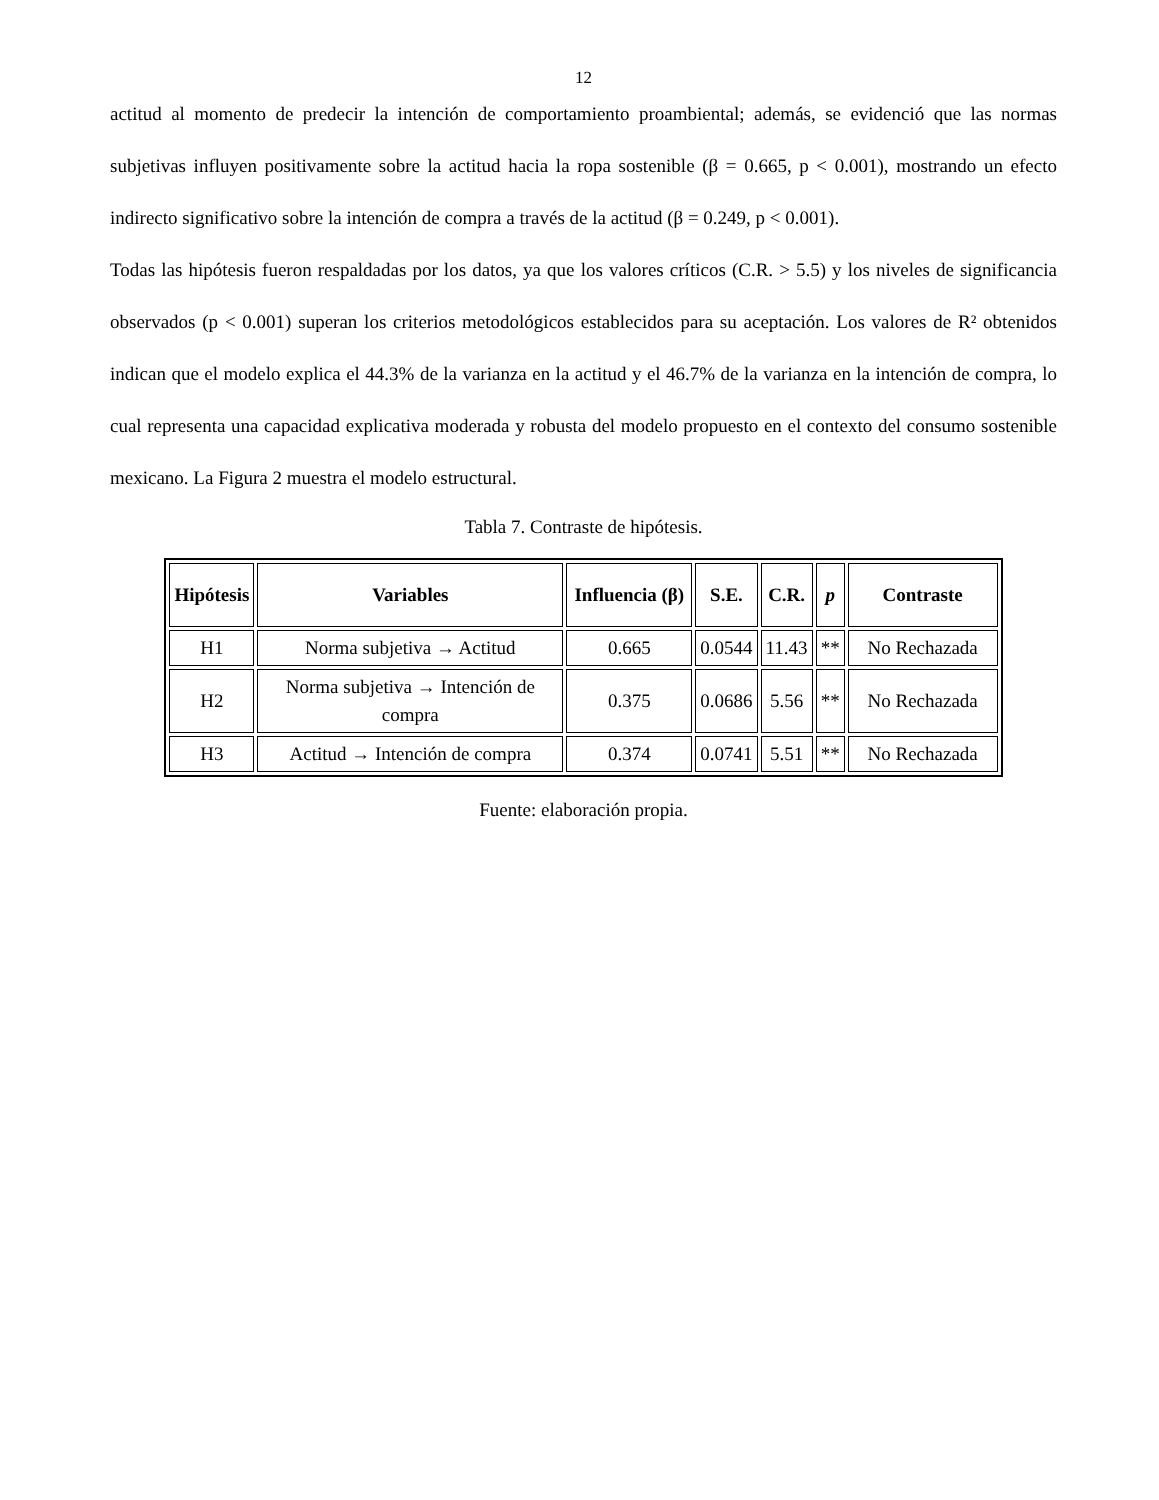12
actitud al momento de predecir la intención de comportamiento proambiental; además, se evidenció que las normas subjetivas influyen positivamente sobre la actitud hacia la ropa sostenible (β = 0.665, p < 0.001), mostrando un efecto indirecto significativo sobre la intención de compra a través de la actitud (β = 0.249, p < 0.001).
Todas las hipótesis fueron respaldadas por los datos, ya que los valores críticos (C.R. > 5.5) y los niveles de significancia observados (p < 0.001) superan los criterios metodológicos establecidos para su aceptación. Los valores de R² obtenidos indican que el modelo explica el 44.3% de la varianza en la actitud y el 46.7% de la varianza en la intención de compra, lo cual representa una capacidad explicativa moderada y robusta del modelo propuesto en el contexto del consumo sostenible mexicano. La Figura 2 muestra el modelo estructural.
Tabla 7. Contraste de hipótesis.
| Hipótesis | Variables | Influencia (β) | S.E. | C.R. | p | Contraste |
| --- | --- | --- | --- | --- | --- | --- |
| H1 | Norma subjetiva → Actitud | 0.665 | 0.0544 | 11.43 | ** | No Rechazada |
| H2 | Norma subjetiva → Intención de compra | 0.375 | 0.0686 | 5.56 | ** | No Rechazada |
| H3 | Actitud → Intención de compra | 0.374 | 0.0741 | 5.51 | ** | No Rechazada |
Fuente: elaboración propia.